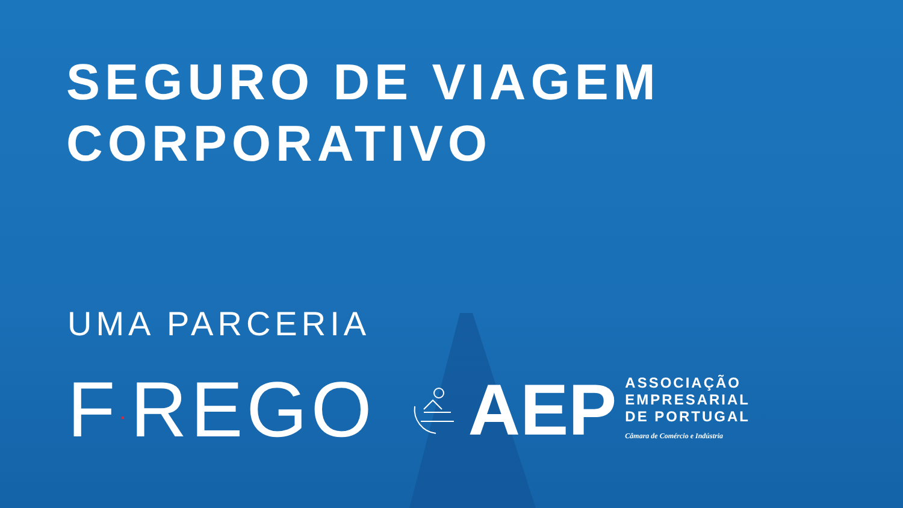SEGURO DE VIAGEM
CORPORATIVO
UMA PARCERIA
F·REGO
AEP
ASSOCIAÇÃO
EMPRESARIAL
DE PORTUGAL
Câmara de Comércio e Indústria